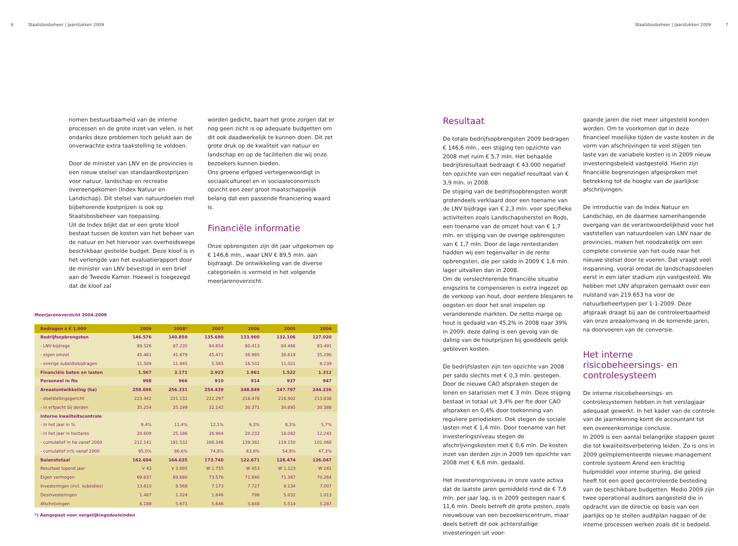6 Staatsbosbeheer | Jaarstukken 2009 Staatsbosbeheer | Jaarstukken 2009 7
nomen bestuurbaarheid van de interne processen en de grote inzet van velen, is het ondanks deze problemen toch gelukt aan de onverwachte extra taakstelling te voldoen.
Door de minister van LNV en de provincies is een nieuw stelsel van standaardkostprijzen voor natuur, landschap en recreatie overeengekomen (Index Natuur en Landschap). Dit stelsel van natuurdoelen met bijbehorende kostprijzen is ook op Staatsbosbeheer van toepassing.
Uit de Index blijkt dat er een grote kloof bestaat tussen de kosten van het beheer van de natuur en het hiervoor van overheidswege beschikbaar gestelde budget. Deze kloof is in het verlengde van het evaluatierapport door de minister van LNV bevestigd in een brief aan de Tweede Kamer. Hoewel is toegezegd dat de kloof zal
worden gedicht, baart het grote zorgen dat er nog geen zicht is op adequate budgetten om dit ook daadwerkelijk te kunnen doen. Dit zet grote druk op de kwaliteit van natuur en landschap en op de faciliteiten die wij onze bezoekers kunnen bieden.
Ons groene erfgoed vertegenwoordigt in sociaalcultureel en in sociaaleconomisch opzicht een zeer groot maatschappelijk belang dat een passende financiering waard is.
Financiële informatie
Onze opbrengsten zijn dit jaar uitgekomen op € 146,6 mln., waar LNV € 89,5 mln. aan bijdraagt. De ontwikkeling van de diverse categorieën is vermeld in het volgende meerjarenoverzicht.
Meerjarenoverzicht 2004-2009
| Bedragen x € 1.000 | 2009 | 2008* | 2007 | 2006 | 2005 | 2004 |
| --- | --- | --- | --- | --- | --- | --- |
| Bedrijfsopbrengsten | 146.576 | 140.859 | 135.690 | 133.900 | 132.106 | 127.020 |
| - LNV-bijdrage | 89.526 | 87.235 | 84.654 | 80.413 | 84.466 | 83.491 |
| - eigen omzet | 45.461 | 41.679 | 45.471 | 36.985 | 36.619 | 35.290 |
| - overige subsidiebijdragen | 11.589 | 11.945 | 5.565 | 16.502 | 11.021 | 8.239 |
| Financiële baten en lasten | 1.567 | 3.171 | 2.923 | 1.961 | 1.522 | 1.312 |
| Personeel in fte | 998 | 966 | 910 | 914 | 937 | 947 |
| Areaalontwikkeling (ha) | 258.696 | 256.331 | 254.439 | 248.849 | 247.797 | 244.226 |
| - doelstellingsgericht | 223.442 | 221.132 | 222.297 | 218.478 | 216.902 | 213.838 |
| - in erfpacht bij derden | 35.254 | 35.199 | 32.142 | 30.371 | 30.895 | 30.388 |
| Interne kwaliteitscontrole | | | | | | |
| - in het jaar in % | 9,4% | 11,4% | 12,1% | 9,3% | 8,3% | 5,7% |
| - in het jaar in hectares | 20.609 | 25.186 | 26.964 | 20.232 | 18.082 | 12.243 |
| - cumulatief in ha vanaf 2000 | 212.141 | 191.532 | 166.346 | 139.382 | 119.150 | 101.068 |
| - cumulatief in% vanaf 2000 | 95,0% | 86,6% | 74,8% | 63,8% | 54,9% | 47,3% |
| Balanstotaal | 162.694 | 164.635 | 173.740 | 122.671 | 128.474 | 126.047 |
| Resultaat lopend jaar | V 43 | V 3.895 | W 1.735 | W 453 | W 1.123 | W 241 |
| Eigen vermogen | 69.637 | 69.680 | 73.576 | 71.840 | 71.387 | 70.264 |
| Investeringen (incl. subsidies) | 13.610 | 8.568 | 7.173 | 7.727 | 8.134 | 7.007 |
| Desinvesteringen | 1.487 | 1.024 | 1.846 | 796 | 5.032 | 1.013 |
| Afschrijvingen | 6.189 | 5.671 | 5.646 | 5.848 | 5.514 | 5.287 |
*) Aangepast voor vergelijkingsdoeleinden
Resultaat
De totale bedrijfsopbrengsten 2009 bedragen € 146,6 mln., een stijging ten opzichte van 2008 met ruim € 5,7 mln. Het behaalde bedrijfsresultaat bedraagt € 43.000 negatief ten opzichte van een negatief resultaat van € 3,9 mln. in 2008.
De stijging van de bedrijfsopbrengsten wordt grotendeels verklaard door een toename van de LNV bijdrage van € 2,3 mln. voor specifieke activiteiten zoals Landschapsherstel en Rods, een toename van de omzet hout van € 1,7 mln. en stijging van de overige opbrengsten van € 1,7 mln. Door de lage rentestanden hadden wij een tegenvaller in de rente opbrengsten, die per saldo in 2009 € 1,6 mln. lager uitvallen dan in 2008.
Om de verslechterende financiële situatie enigszins te compenseren is extra ingezet op de verkoop van hout, door eerdere blesjaren te oogsten en door het snel inspelen op veranderende markten. De netto marge op hout is gedaald van 45,2% in 2008 naar 39% in 2009; deze daling is een gevolg van de daling van de houtprijzen bij goeddeels gelijk gebleven kosten.
De bedrijfslasten zijn ten opzichte van 2008 per saldo slechts met € 0,3 mln. gestegen. Door de nieuwe CAO afspraken stegen de lonen en salarissen met € 3 mln. Deze stijging bestaat in totaal uit 3,4% per fte door CAO afspraken en 0,4% door toekenning van reguliere periodieken. Ook stegen de sociale lasten met € 1,4 mln. Door toename van het investeringsniveau stegen de afschrijvingskosten met € 0,6 mln. De kosten inzet van derden zijn in 2009 ten opzichte van 2008 met € 6,6 mln. gedaald.
Het investeringsniveau in onze vaste activa dat de laatste jaren gemiddeld rond de € 7,6 mln. per jaar lag, is in 2009 gestegen naar € 11,6 mln. Deels betreft dit grote posten, zoals nieuwbouw van een bezoekerscentrum, maar deels betreft dit ook achterstallige investeringen uit voor-
gaande jaren die niet meer uitgesteld konden worden. Om te voorkomen dat in deze financieel moeilijke tijden de vaste kosten in de vorm van afschrijvingen te veel stijgen ten laste van de variabele kosten is in 2009 nieuw investeringsbeleid vastgesteld. Hierin zijn financiële begrenzingen afgesproken met betrekking tot de hoogte van de jaarlijkse afschrijvingen.
De introductie van de Index Natuur en Landschap, en de daarmee samenhangende overgang van de verantwoordelijkheid voor het vaststellen van natuurdoelen van LNV naar de provincies, maken het noodzakelijk om een complete conversie van het oude naar het nieuwe stelsel door te voeren. Dat vraagt veel inspanning, vooral omdat de landschapsdoelen eerst in een later stadium zijn vastgesteld. We hebben met LNV afspraken gemaakt over een nulstand van 219.653 ha voor de natuurbeheertypen per 1-1-2009. Deze afspraak draagt bij aan de controleerbaarheid van onze areaalomvang in de komende jaren, na doorvoeren van de conversie.
Het interne risicobeheersings- en controlesysteem
De interne risicobeheersings- en controlesystemen hebben in het verslagjaar adequaat gewerkt. In het kader van de controle van de jaarrekening komt de accountant tot een overeenkomstige conclusie.
In 2009 is een aantal belangrijke stappen gezet die tot kwaliteitsverbetering leiden. Zo is ons in 2009 geïmplementeerde nieuwe management controle systeem Arend een krachtig hulpmiddel voor interne sturing, die geleid heeft tot een goed gecontroleerde besteding van de beschikbare budgetten. Medio 2009 zijn twee operational auditors aangesteld die in opdracht van de directie op basis van een jaarlijks op te stellen auditplan nagaan of de interne processen werken zoals dit is bedoeld.